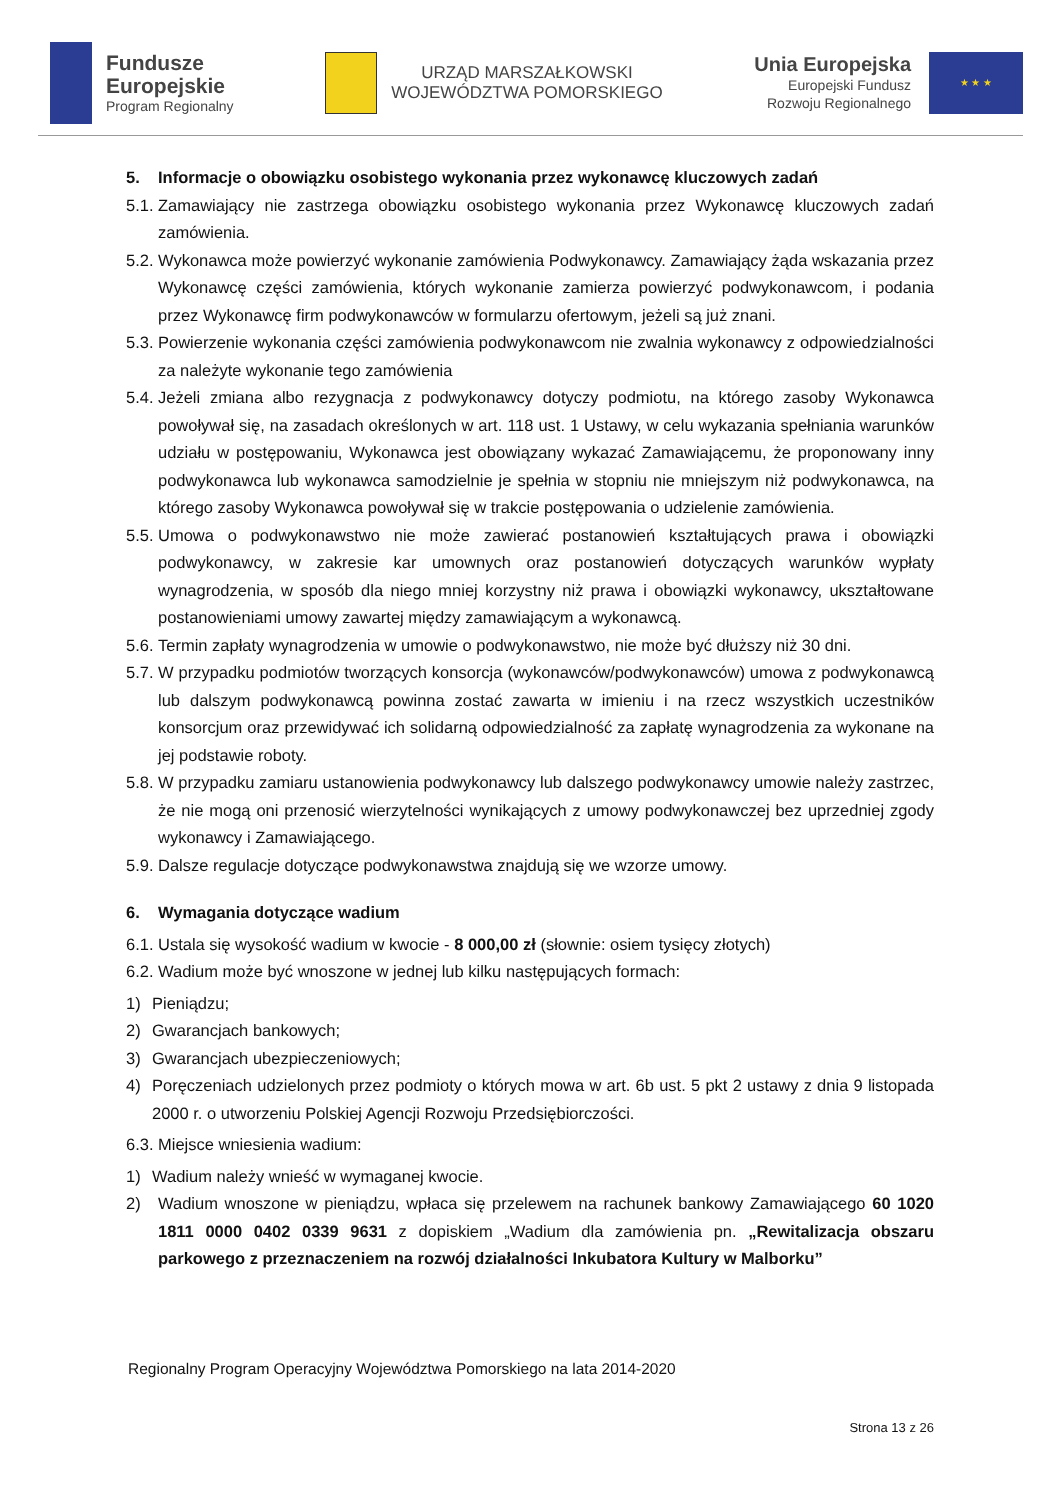Fundusze
Europejskie
Program Regionalny
URZĄD MARSZAŁKOWSKI
WOJEWÓDZTWA POMORSKIEGO
Unia Europejska
Europejski Fundusz
Rozwoju Regionalnego
★ ★ ★
5. Informacje o obowiązku osobistego wykonania przez wykonawcę kluczowych zadań
5.1. Zamawiający nie zastrzega obowiązku osobistego wykonania przez Wykonawcę kluczowych zadań zamówienia.
5.2. Wykonawca może powierzyć wykonanie zamówienia Podwykonawcy. Zamawiający żąda wskazania przez Wykonawcę części zamówienia, których wykonanie zamierza powierzyć podwykonawcom, i podania przez Wykonawcę firm podwykonawców w formularzu ofertowym, jeżeli są już znani.
5.3. Powierzenie wykonania części zamówienia podwykonawcom nie zwalnia wykonawcy z odpowiedzialności za należyte wykonanie tego zamówienia
5.4. Jeżeli zmiana albo rezygnacja z podwykonawcy dotyczy podmiotu, na którego zasoby Wykonawca powoływał się, na zasadach określonych w art. 118 ust. 1 Ustawy, w celu wykazania spełniania warunków udziału w postępowaniu, Wykonawca jest obowiązany wykazać Zamawiającemu, że proponowany inny podwykonawca lub wykonawca samodzielnie je spełnia w stopniu nie mniejszym niż podwykonawca, na którego zasoby Wykonawca powoływał się w trakcie postępowania o udzielenie zamówienia.
5.5. Umowa o podwykonawstwo nie może zawierać postanowień kształtujących prawa i obowiązki podwykonawcy, w zakresie kar umownych oraz postanowień dotyczących warunków wypłaty wynagrodzenia, w sposób dla niego mniej korzystny niż prawa i obowiązki wykonawcy, ukształtowane postanowieniami umowy zawartej między zamawiającym a wykonawcą.
5.6. Termin zapłaty wynagrodzenia w umowie o podwykonawstwo, nie może być dłuższy niż 30 dni.
5.7. W przypadku podmiotów tworzących konsorcja (wykonawców/podwykonawców) umowa z podwykonawcą lub dalszym podwykonawcą powinna zostać zawarta w imieniu i na rzecz wszystkich uczestników konsorcjum oraz przewidywać ich solidarną odpowiedzialność za zapłatę wynagrodzenia za wykonane na jej podstawie roboty.
5.8. W przypadku zamiaru ustanowienia podwykonawcy lub dalszego podwykonawcy umowie należy zastrzec, że nie mogą oni przenosić wierzytelności wynikających z umowy podwykonawczej bez uprzedniej zgody wykonawcy i Zamawiającego.
5.9. Dalsze regulacje dotyczące podwykonawstwa znajdują się we wzorze umowy.
6. Wymagania dotyczące wadium
6.1. Ustala się wysokość wadium w kwocie - 8 000,00 zł (słownie: osiem tysięcy złotych)
6.2. Wadium może być wnoszone w jednej lub kilku następujących formach:
1) Pieniądzu;
2) Gwarancjach bankowych;
3) Gwarancjach ubezpieczeniowych;
4) Poręczeniach udzielonych przez podmioty o których mowa w art. 6b ust. 5 pkt 2 ustawy z dnia 9 listopada 2000 r. o utworzeniu Polskiej Agencji Rozwoju Przedsiębiorczości.
6.3. Miejsce wniesienia wadium:
1) Wadium należy wnieść w wymaganej kwocie.
2) Wadium wnoszone w pieniądzu, wpłaca się przelewem na rachunek bankowy Zamawiającego 60 1020 1811 0000 0402 0339 9631 z dopiskiem „Wadium dla zamówienia pn. „Rewitalizacja obszaru parkowego z przeznaczeniem na rozwój działalności Inkubatora Kultury w Malborku”
Regionalny Program Operacyjny Województwa Pomorskiego na lata 2014-2020
Strona 13 z 26